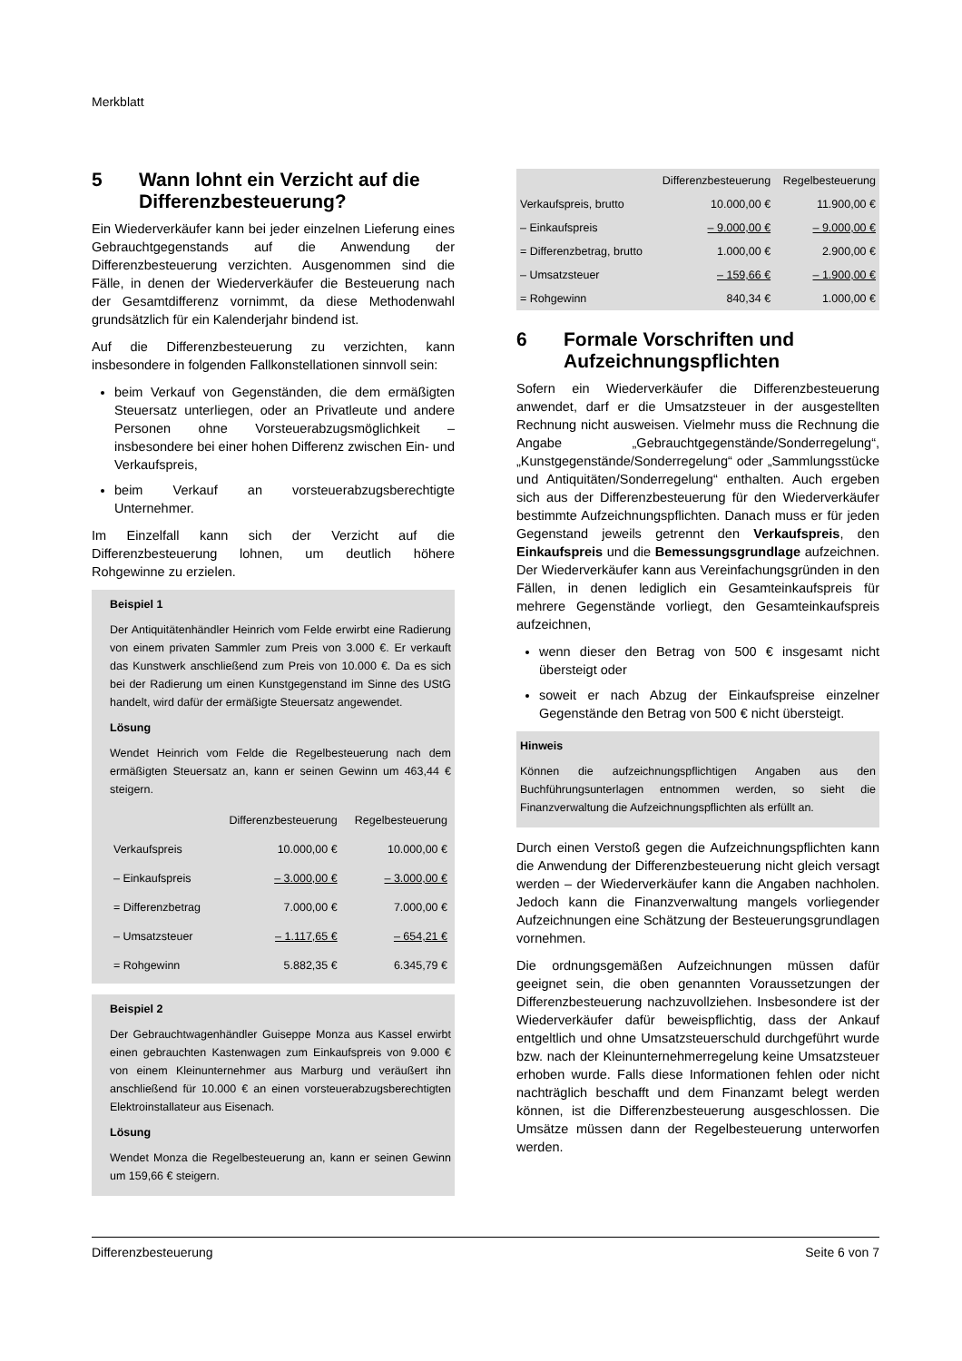Merkblatt
5 Wann lohnt ein Verzicht auf die Differenzbesteuerung?
Ein Wiederverkäufer kann bei jeder einzelnen Lieferung eines Gebrauchtgegenstands auf die Anwendung der Differenzbesteuerung verzichten. Ausgenommen sind die Fälle, in denen der Wiederverkäufer die Besteuerung nach der Gesamtdifferenz vornimmt, da diese Methodenwahl grundsätzlich für ein Kalenderjahr bindend ist.
Auf die Differenzbesteuerung zu verzichten, kann insbesondere in folgenden Fallkonstellationen sinnvoll sein:
beim Verkauf von Gegenständen, die dem ermäßigten Steuersatz unterliegen, oder an Privatleute und andere Personen ohne Vorsteuerabzugsmöglichkeit – insbesondere bei einer hohen Differenz zwischen Ein- und Verkaufspreis,
beim Verkauf an vorsteuerabzugsberechtigte Unternehmer.
Im Einzelfall kann sich der Verzicht auf die Differenzbesteuerung lohnen, um deutlich höhere Rohgewinne zu erzielen.
Beispiel 1
Der Antiquitätenhändler Heinrich vom Felde erwirbt eine Radierung von einem privaten Sammler zum Preis von 3.000 €. Er verkauft das Kunstwerk anschließend zum Preis von 10.000 €. Da es sich bei der Radierung um einen Kunstgegenstand im Sinne des UStG handelt, wird dafür der ermäßigte Steuersatz angewendet.
Lösung
Wendet Heinrich vom Felde die Regelbesteuerung nach dem ermäßigten Steuersatz an, kann er seinen Gewinn um 463,44 € steigern.
| | Differenzbesteuerung | Regelbesteuerung |
| --- | --- | --- |
| Verkaufspreis | 10.000,00 € | 10.000,00 € |
| – Einkaufspreis | – 3.000,00 € | – 3.000,00 € |
| = Differenzbetrag | 7.000,00 € | 7.000,00 € |
| – Umsatzsteuer | – 1.117,65 € | – 654,21 € |
| = Rohgewinn | 5.882,35 € | 6.345,79 € |
Beispiel 2
Der Gebrauchtwagenhändler Guiseppe Monza aus Kassel erwirbt einen gebrauchten Kastenwagen zum Einkaufspreis von 9.000 € von einem Kleinunternehmer aus Marburg und veräußert ihn anschließend für 10.000 € an einen vorsteuerabzugsberechtigten Elektroinstallateur aus Eisenach.
Lösung
Wendet Monza die Regelbesteuerung an, kann er seinen Gewinn um 159,66 € steigern.
| | Differenzbesteuerung | Regelbesteuerung |
| --- | --- | --- |
| Verkaufspreis, brutto | 10.000,00 € | 11.900,00 € |
| – Einkaufspreis | – 9.000,00 € | – 9.000,00 € |
| = Differenzbetrag, brutto | 1.000,00 € | 2.900,00 € |
| – Umsatzsteuer | – 159,66 € | – 1.900,00 € |
| = Rohgewinn | 840,34 € | 1.000,00 € |
6 Formale Vorschriften und Aufzeichnungspflichten
Sofern ein Wiederverkäufer die Differenzbesteuerung anwendet, darf er die Umsatzsteuer in der ausgestellten Rechnung nicht ausweisen. Vielmehr muss die Rechnung die Angabe „Gebrauchtgegenstände/Sonderregelung“, „Kunstgegenstände/Sonderregelung“ oder „Sammlungsstücke und Antiquitäten/Sonderregelung“ enthalten. Auch ergeben sich aus der Differenzbesteuerung für den Wiederverkäufer bestimmte Aufzeichnungspflichten. Danach muss er für jeden Gegenstand jeweils getrennt den Verkaufspreis, den Einkaufspreis und die Bemessungsgrundlage aufzeichnen. Der Wiederverkäufer kann aus Vereinfachungsgründen in den Fällen, in denen lediglich ein Gesamteinkaufspreis für mehrere Gegenstände vorliegt, den Gesamteinkaufspreis aufzeichnen,
wenn dieser den Betrag von 500 € insgesamt nicht übersteigt oder
soweit er nach Abzug der Einkaufspreise einzelner Gegenstände den Betrag von 500 € nicht übersteigt.
Hinweis
Können die aufzeichnungspflichtigen Angaben aus den Buchführungsunterlagen entnommen werden, so sieht die Finanzverwaltung die Aufzeichnungspflichten als erfüllt an.
Durch einen Verstoß gegen die Aufzeichnungspflichten kann die Anwendung der Differenzbesteuerung nicht gleich versagt werden – der Wiederverkäufer kann die Angaben nachholen. Jedoch kann die Finanzverwaltung mangels vorliegender Aufzeichnungen eine Schätzung der Besteuerungsgrundlagen vornehmen.
Die ordnungsgemäßen Aufzeichnungen müssen dafür geeignet sein, die oben genannten Voraussetzungen der Differenzbesteuerung nachzuvollziehen. Insbesondere ist der Wiederverkäufer dafür beweispflichtig, dass der Ankauf entgeltlich und ohne Umsatzsteuerschuld durchgeführt wurde bzw. nach der Kleinunternehmerregelung keine Umsatzsteuer erhoben wurde. Falls diese Informationen fehlen oder nicht nachträglich beschafft und dem Finanzamt belegt werden können, ist die Differenzbesteuerung ausgeschlossen. Die Umsätze müssen dann der Regelbesteuerung unterworfen werden.
Differenzbesteuerung Seite 6 von 7